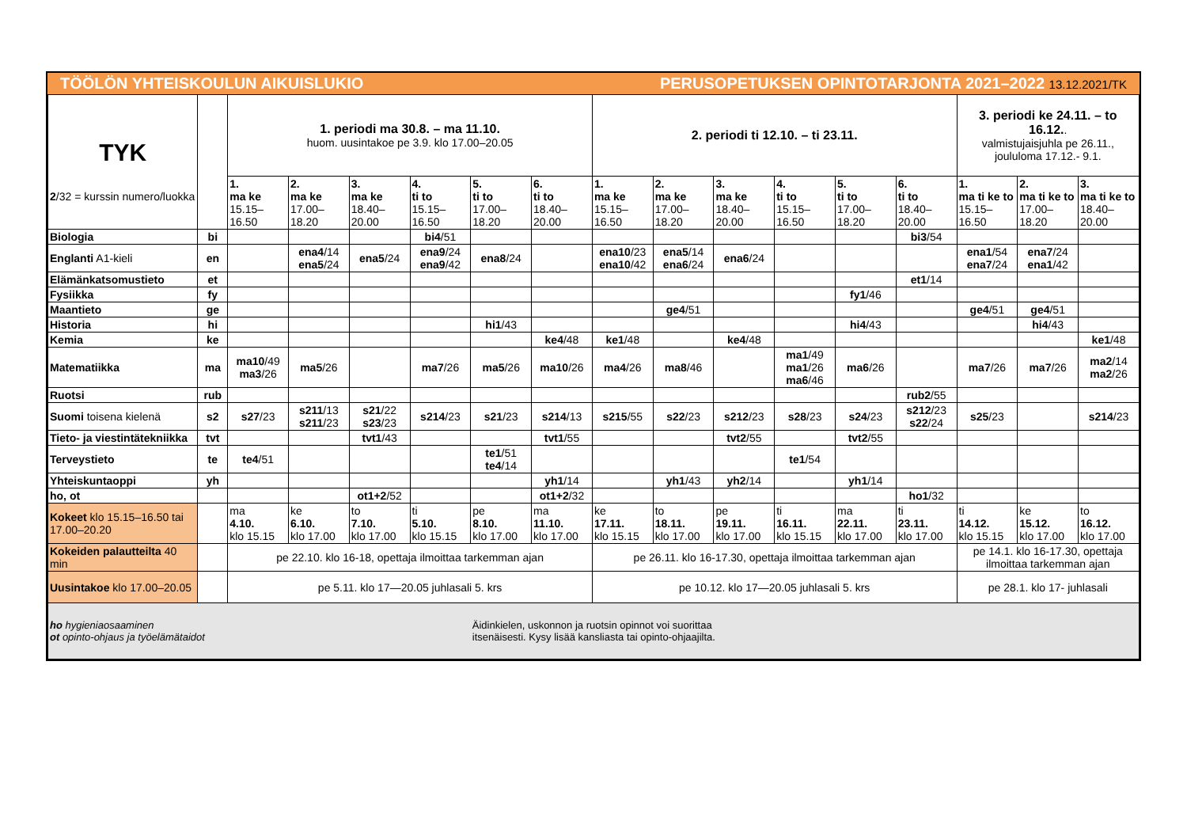TÖÖLÖN YHTEISKOULUN AIKUISLUKIO PERUSOPETUKSEN OPINTOTARJONTA 2021–2022 13.12.2021/TK
| TYK 2 /32 = kurssin numero/luokka | | 1. periodi ma 30.8. – ma 11.10. huom. uusintakoe pe 3.9. klo 17.00–20.05 | | | | | | 2. periodi ti 12.10. – ti 23.11. | | | | | | 3. periodi ke 24.11. – to 16.12. . valmistujaisjuhla pe 26.11., joululoma 17.12.- 9.1. | | |
| --- | --- | --- | --- | --- | --- | --- | --- | --- | --- | --- | --- | --- | --- | --- | --- | --- |
| | | 1. ma ke 15.15– 16.50 | 2. ma ke 17.00– 18.20 | 3. ma ke 18.40– 20.00 | 4. ti to 15.15– 16.50 | 5. ti to 17.00– 18.20 | 6. ti to 18.40– 20.00 | 1. ma ke 15.15– 16.50 | 2. ma ke 17.00– 18.20 | 3. ma ke 18.40– 20.00 | 4. ti to 15.15– 16.50 | 5. ti to 17.00– 18.20 | 6. ti to 18.40– 20.00 | 1. ma ti ke to 15.15– 16.50 | 2. ma ti ke to 17.00– 18.20 | 3. ma ti ke to 18.40– 20.00 |
| Biologia | bi | | | | bi4 /51 | | | | | | | | bi3 /54 | | | |
| Englanti A1-kieli | en | | ena4 /14 ena5 /24 | ena5 /24 | ena9 /24 ena9 /42 | ena8 /24 | | ena10 /23 ena10 /42 | ena5 /14 ena6 /24 | ena6 /24 | | | | ena1 /54 ena7 /24 | ena7 /24 ena1 /42 | |
| Elämänkatsomustieto | et | | | | | | | | | | | | et1 /14 | | | |
| Fysiikka | fy | | | | | | | | | | | fy1 /46 | | | | |
| Maantieto | ge | | | | | | | | ge4 /51 | | | | | ge4 /51 | ge4 /51 | |
| Historia | hi | | | | | hi1 /43 | | | | | | hi4 /43 | | | hi4 /43 | |
| Kemia | ke | | | | | | ke4 /48 | ke1 /48 | | ke4 /48 | | | | | | ke1 /48 |
| Matematiikka | ma | ma10 /49 ma3 /26 | ma5 /26 | | ma7 /26 | ma5 /26 | ma10 /26 | ma4 /26 | ma8 /46 | | ma1 /49 ma1 /26 ma6 /46 | ma6 /26 | | ma7 /26 | ma7 /26 | ma2 /14 ma2 /26 |
| Ruotsi | rub | | | | | | | | | | | | rub2 /55 | | | |
| Suomi toisena kielenä | s2 | s27 /23 | s211 /13 s211 /23 | s21 /22 s23 /23 | s214 /23 | s21 /23 | s214 /13 | s215 /55 | s22 /23 | s212 /23 | s28 /23 | s24 /23 | s212 /23 s22 /24 | s25 /23 | | s214 /23 |
| Tieto- ja viestintätekniikka | tvt | | | tvt1 /43 | | | tvt1 /55 | | | tvt2 /55 | | tvt2 /55 | | | | |
| Terveystieto | te | te4 /51 | | | | te1 /51 te4 /14 | | | | | te1 /54 | | | | | |
| Yhteiskuntaoppi | yh | | | | | | yh1 /14 | | yh1 /43 | yh2 /14 | | yh1 /14 | | | | |
| ho, ot | | | | ot1+2 /52 | | | ot1+2 /32 | | | | | | ho1 /32 | | | |
| Kokeet klo 15.15–16.50 tai 17.00–20.20 | | ma 4.10. klo 15.15 | ke 6.10. klo 17.00 | to 7.10. klo 17.00 | ti 5.10. klo 15.15 | pe 8.10. klo 17.00 | ma 11.10. klo 17.00 | ke 17.11. klo 15.15 | to 18.11. klo 17.00 | pe 19.11. klo 17.00 | ti 16.11. klo 15.15 | ma 22.11. klo 17.00 | ti 23.11. klo 17.00 | ti 14.12. klo 15.15 | ke 15.12. klo 17.00 | to 16.12. klo 17.00 |
| Kokeiden palautteilta 40 min | | pe 22.10. klo 16-18, opettaja ilmoittaa tarkemman ajan | | | | | | pe 26.11. klo 16-17.30, opettaja ilmoittaa tarkemman ajan | | | | | | pe 14.1. klo 16-17.30, opettaja ilmoittaa tarkemman ajan | | |
| Uusintakoe klo 17.00–20.05 | | pe 5.11. klo 17—20.05 juhlasali 5. krs | | | | | | pe 10.12. klo 17—20.05 juhlasali 5. krs | | | | | | pe 28.1. klo 17- juhlasali | | |
| ho hygieniaosaaminen ot opinto-ohjaus ja työelämätaidot | | | | | | Äidinkielen, uskonnon ja ruotsin opinnot voi suorittaa itsenäisesti. Kysy lisää kansliasta tai opinto-ohjaajilta. | | | | | | | | | | |